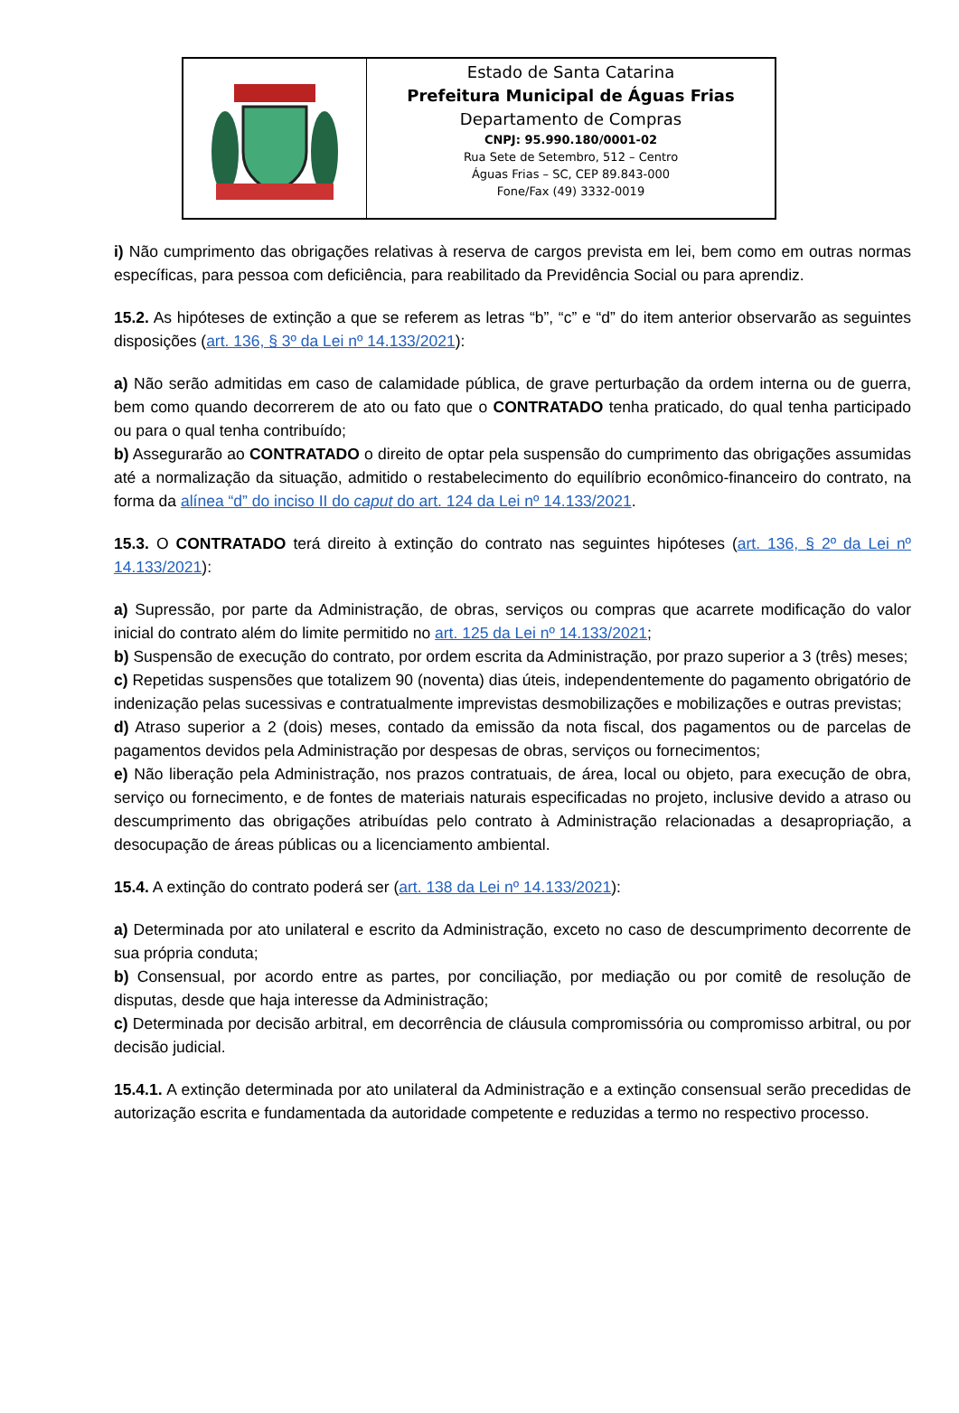Estado de Santa Catarina
Prefeitura Municipal de Águas Frias
Departamento de Compras
CNPJ: 95.990.180/0001-02
Rua Sete de Setembro, 512 – Centro
Águas Frias – SC, CEP 89.843-000
Fone/Fax (49) 3332-0019
i) Não cumprimento das obrigações relativas à reserva de cargos prevista em lei, bem como em outras normas específicas, para pessoa com deficiência, para reabilitado da Previdência Social ou para aprendiz.
15.2. As hipóteses de extinção a que se referem as letras “b”, “c” e “d” do item anterior observarão as seguintes disposições (art. 136, § 3º da Lei nº 14.133/2021):
a) Não serão admitidas em caso de calamidade pública, de grave perturbação da ordem interna ou de guerra, bem como quando decorrerem de ato ou fato que o CONTRATADO tenha praticado, do qual tenha participado ou para o qual tenha contribuído;
b) Assegurarão ao CONTRATADO o direito de optar pela suspensão do cumprimento das obrigações assumidas até a normalização da situação, admitido o restabelecimento do equilíbrio econômico-financeiro do contrato, na forma da alínea “d” do inciso II do caput do art. 124 da Lei nº 14.133/2021.
15.3. O CONTRATADO terá direito à extinção do contrato nas seguintes hipóteses (art. 136, § 2º da Lei nº 14.133/2021):
a) Supressão, por parte da Administração, de obras, serviços ou compras que acarrete modificação do valor inicial do contrato além do limite permitido no art. 125 da Lei nº 14.133/2021;
b) Suspensão de execução do contrato, por ordem escrita da Administração, por prazo superior a 3 (três) meses;
c) Repetidas suspensões que totalizem 90 (noventa) dias úteis, independentemente do pagamento obrigatório de indenização pelas sucessivas e contratualmente imprevistas desmobilizações e mobilizações e outras previstas;
d) Atraso superior a 2 (dois) meses, contado da emissão da nota fiscal, dos pagamentos ou de parcelas de pagamentos devidos pela Administração por despesas de obras, serviços ou fornecimentos;
e) Não liberação pela Administração, nos prazos contratuais, de área, local ou objeto, para execução de obra, serviço ou fornecimento, e de fontes de materiais naturais especificadas no projeto, inclusive devido a atraso ou descumprimento das obrigações atribuídas pelo contrato à Administração relacionadas a desapropriação, a desocupação de áreas públicas ou a licenciamento ambiental.
15.4. A extinção do contrato poderá ser (art. 138 da Lei nº 14.133/2021):
a) Determinada por ato unilateral e escrito da Administração, exceto no caso de descumprimento decorrente de sua própria conduta;
b) Consensual, por acordo entre as partes, por conciliação, por mediação ou por comitê de resolução de disputas, desde que haja interesse da Administração;
c) Determinada por decisão arbitral, em decorrência de cláusula compromissória ou compromisso arbitral, ou por decisão judicial.
15.4.1. A extinção determinada por ato unilateral da Administração e a extinção consensual serão precedidas de autorização escrita e fundamentada da autoridade competente e reduzidas a termo no respectivo processo.